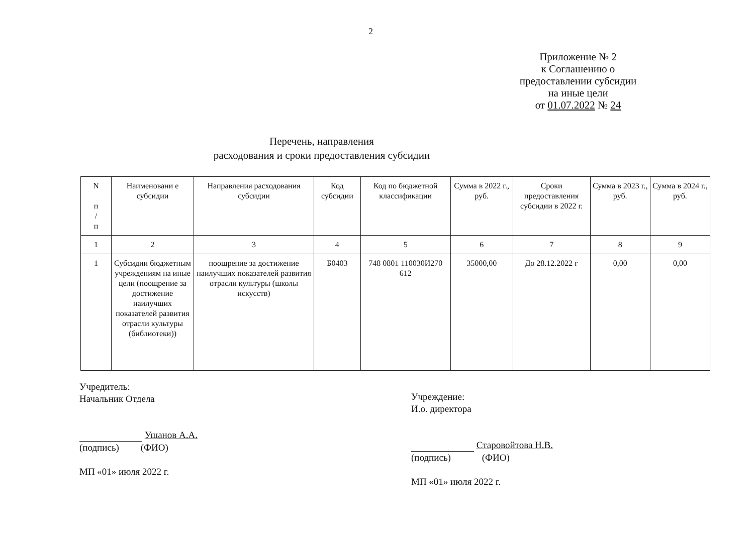2
Приложение № 2
к Соглашению о
предоставлении субсидии
на иные цели
от 01.07.2022 № 24
Перечень, направления
расходования и сроки предоставления субсидии
| N п / п | Наименовани е субсидии | Направления расходования субсидии | Код субсидии | Код по бюджетной классификации | Сумма в 2022 г., руб. | Сроки предоставления субсидии в 2022 г. | Сумма в 2023 г., руб. | Сумма в 2024 г., руб. |
| --- | --- | --- | --- | --- | --- | --- | --- | --- |
| 1 | 2 | 3 | 4 | 5 | 6 | 7 | 8 | 9 |
| 1 | Субсидии бюджетным учреждениям на иные цели (поощрение за достижение наилучших показателей развития отрасли культуры (библиотеки)) | поощрение за достижение наилучших показателей развития отрасли культуры (школы искусств) | Б0403 | 748 0801 110030И270 612 | 35000,00 | До 28.12.2022 г | 0,00 | 0,00 |
Учредитель:
Начальник Отдела
Ушанов А.А.
(подпись) (ФИО)
МП «01» июля 2022 г.
Учреждение:
И.о. директора
Старовойтова Н.В.
(подпись) (ФИО)
МП «01» июля 2022 г.